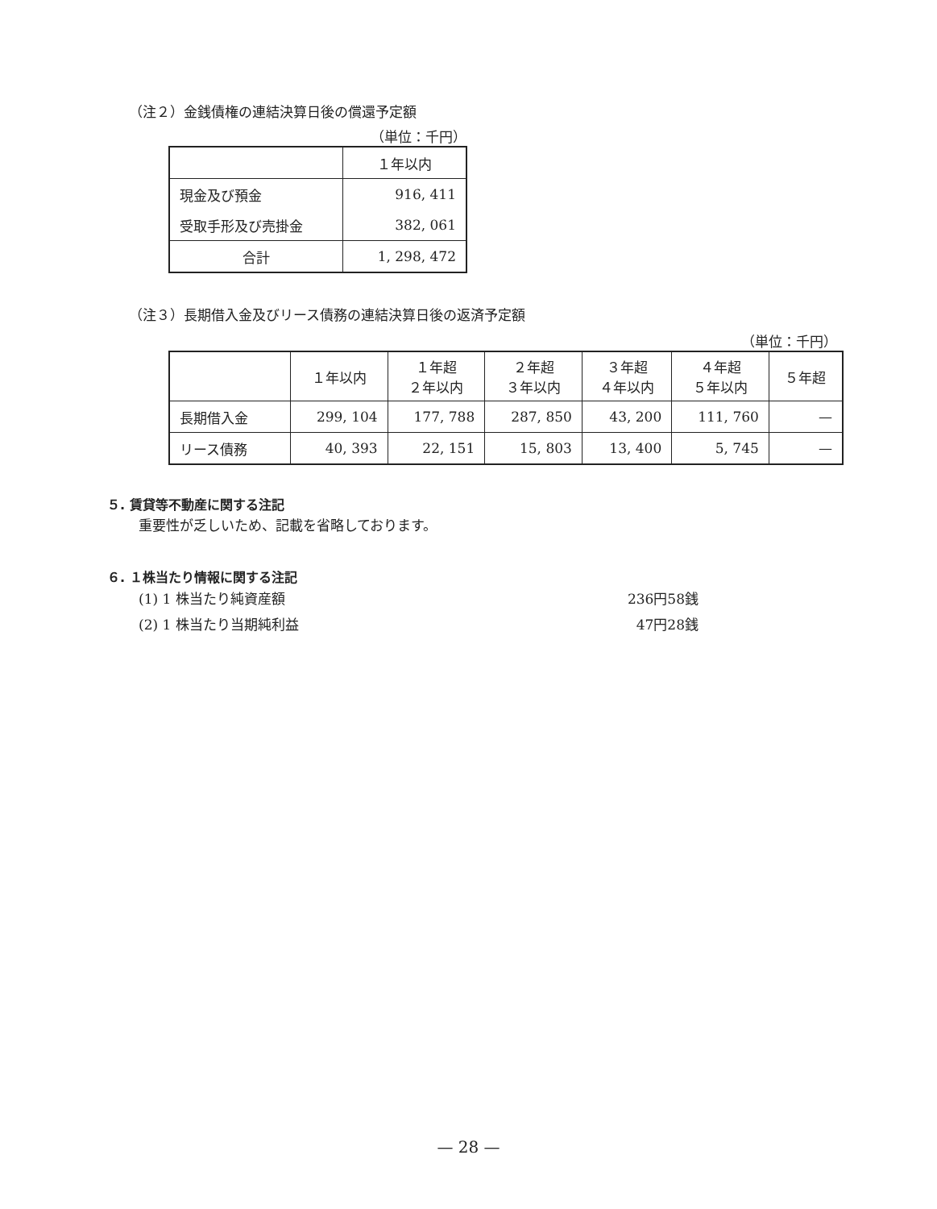（注２）金銭債権の連結決算日後の償還予定額
（単位：千円）
| | １年以内 |
| 現金及び預金 | 916, 411 |
| 受取手形及び売掛金 | 382, 061 |
| 合計 | 1, 298, 472 |
（注３）長期借入金及びリース債務の連結決算日後の返済予定額
（単位：千円）
| | １年以内 | １年超 ２年以内 | ２年超 ３年以内 | ３年超 ４年以内 | ４年超 ５年以内 | ５年超 |
| 長期借入金 | 299, 104 | 177, 788 | 287, 850 | 43, 200 | 111, 760 | — |
| リース債務 | 40, 393 | 22, 151 | 15, 803 | 13, 400 | 5, 745 | — |
５. 賃貸等不動産に関する注記
重要性が乏しいため、記載を省略しております。
６. １株当たり情報に関する注記
(1) 1 株当たり純資産額 236円58銭
(2) 1 株当たり当期純利益 47円28銭
— 28 —